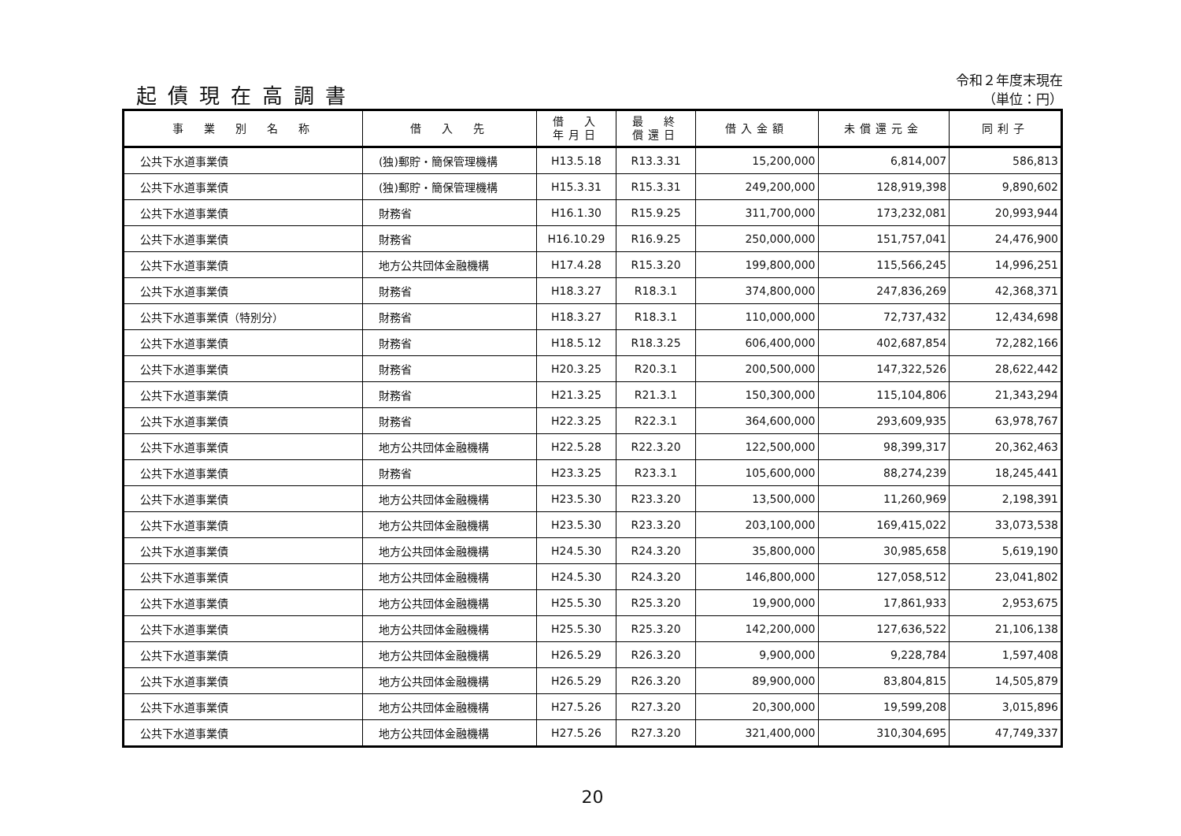起債現在高調書
令和２年度末現在
（単位：円）
| 事 業 別 名 称 | 借 入 先 | 借 入 年月日 | 最 終 償還日 | 借入金額 | 未償還元金 | 同利子 |
| --- | --- | --- | --- | --- | --- | --- |
| 公共下水道事業債 | (独)郵貯・簡保管理機構 | H13.5.18 | R13.3.31 | 15,200,000 | 6,814,007 | 586,813 |
| 公共下水道事業債 | (独)郵貯・簡保管理機構 | H15.3.31 | R15.3.31 | 249,200,000 | 128,919,398 | 9,890,602 |
| 公共下水道事業債 | 財務省 | H16.1.30 | R15.9.25 | 311,700,000 | 173,232,081 | 20,993,944 |
| 公共下水道事業債 | 財務省 | H16.10.29 | R16.9.25 | 250,000,000 | 151,757,041 | 24,476,900 |
| 公共下水道事業債 | 地方公共団体金融機構 | H17.4.28 | R15.3.20 | 199,800,000 | 115,566,245 | 14,996,251 |
| 公共下水道事業債 | 財務省 | H18.3.27 | R18.3.1 | 374,800,000 | 247,836,269 | 42,368,371 |
| 公共下水道事業債（特別分） | 財務省 | H18.3.27 | R18.3.1 | 110,000,000 | 72,737,432 | 12,434,698 |
| 公共下水道事業債 | 財務省 | H18.5.12 | R18.3.25 | 606,400,000 | 402,687,854 | 72,282,166 |
| 公共下水道事業債 | 財務省 | H20.3.25 | R20.3.1 | 200,500,000 | 147,322,526 | 28,622,442 |
| 公共下水道事業債 | 財務省 | H21.3.25 | R21.3.1 | 150,300,000 | 115,104,806 | 21,343,294 |
| 公共下水道事業債 | 財務省 | H22.3.25 | R22.3.1 | 364,600,000 | 293,609,935 | 63,978,767 |
| 公共下水道事業債 | 地方公共団体金融機構 | H22.5.28 | R22.3.20 | 122,500,000 | 98,399,317 | 20,362,463 |
| 公共下水道事業債 | 財務省 | H23.3.25 | R23.3.1 | 105,600,000 | 88,274,239 | 18,245,441 |
| 公共下水道事業債 | 地方公共団体金融機構 | H23.5.30 | R23.3.20 | 13,500,000 | 11,260,969 | 2,198,391 |
| 公共下水道事業債 | 地方公共団体金融機構 | H23.5.30 | R23.3.20 | 203,100,000 | 169,415,022 | 33,073,538 |
| 公共下水道事業債 | 地方公共団体金融機構 | H24.5.30 | R24.3.20 | 35,800,000 | 30,985,658 | 5,619,190 |
| 公共下水道事業債 | 地方公共団体金融機構 | H24.5.30 | R24.3.20 | 146,800,000 | 127,058,512 | 23,041,802 |
| 公共下水道事業債 | 地方公共団体金融機構 | H25.5.30 | R25.3.20 | 19,900,000 | 17,861,933 | 2,953,675 |
| 公共下水道事業債 | 地方公共団体金融機構 | H25.5.30 | R25.3.20 | 142,200,000 | 127,636,522 | 21,106,138 |
| 公共下水道事業債 | 地方公共団体金融機構 | H26.5.29 | R26.3.20 | 9,900,000 | 9,228,784 | 1,597,408 |
| 公共下水道事業債 | 地方公共団体金融機構 | H26.5.29 | R26.3.20 | 89,900,000 | 83,804,815 | 14,505,879 |
| 公共下水道事業債 | 地方公共団体金融機構 | H27.5.26 | R27.3.20 | 20,300,000 | 19,599,208 | 3,015,896 |
| 公共下水道事業債 | 地方公共団体金融機構 | H27.5.26 | R27.3.20 | 321,400,000 | 310,304,695 | 47,749,337 |
20